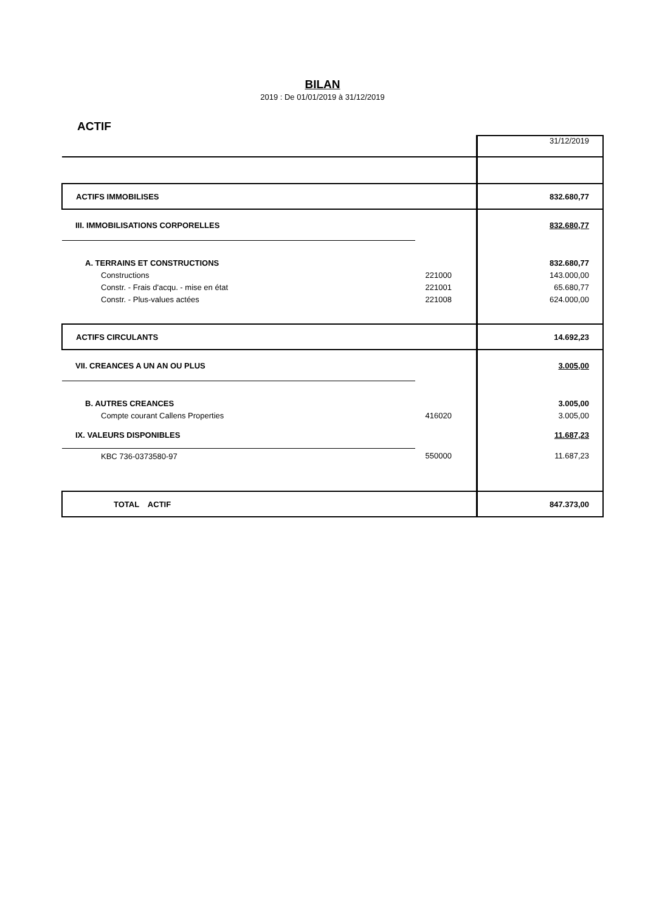BILAN
2019 : De 01/01/2019 à 31/12/2019
ACTIF
| | | 31/12/2019 |
| ACTIFS IMMOBILISES | | 832.680,77 |
| III. IMMOBILISATIONS CORPORELLES | | 832.680,77 |
| A. TERRAINS ET CONSTRUCTIONS | | 832.680,77 |
| Constructions | 221000 | 143.000,00 |
| Constr. - Frais d'acqu. - mise en état | 221001 | 65.680,77 |
| Constr. - Plus-values actées | 221008 | 624.000,00 |
| ACTIFS CIRCULANTS | | 14.692,23 |
| VII. CREANCES A UN AN OU PLUS | | 3.005,00 |
| B. AUTRES CREANCES | | 3.005,00 |
| Compte courant Callens Properties | 416020 | 3.005,00 |
| IX. VALEURS DISPONIBLES | | 11.687,23 |
| KBC 736-0373580-97 | 550000 | 11.687,23 |
| TOTAL ACTIF | | 847.373,00 |